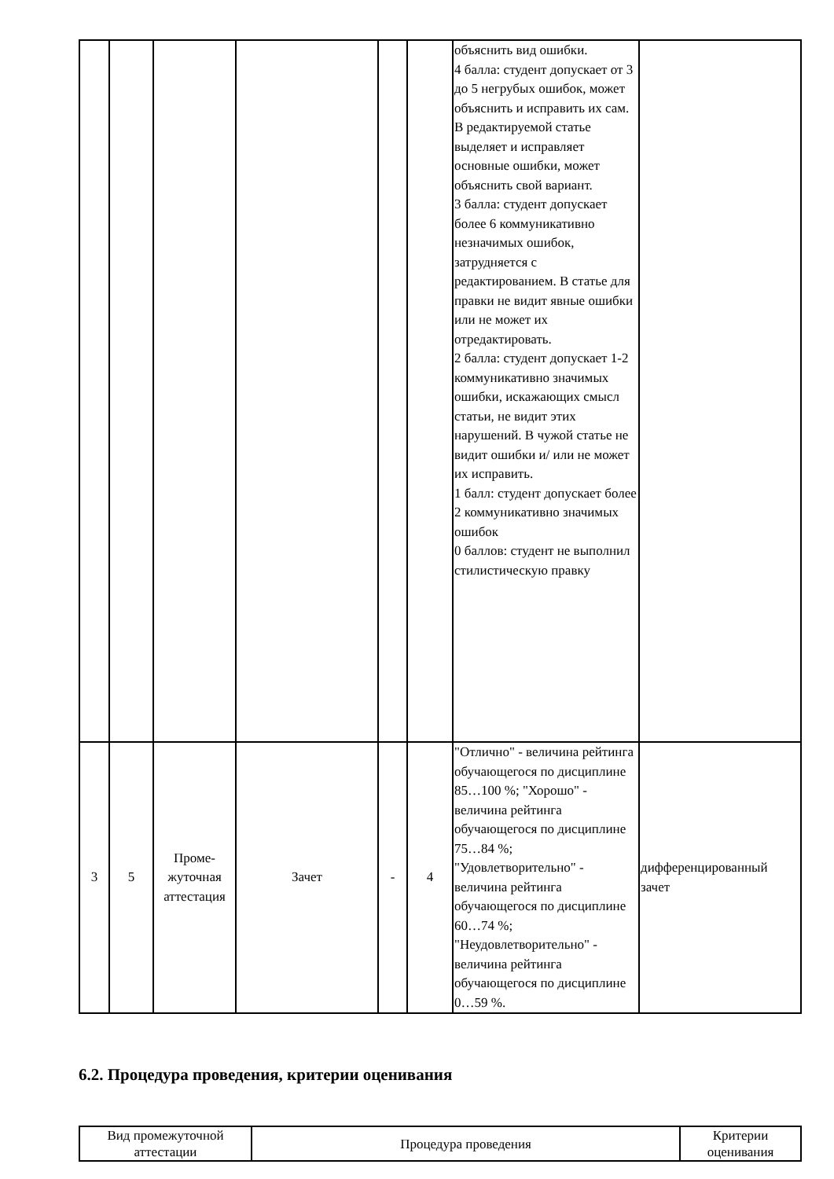| | | | | | | объяснить вид ошибки. 4 балла: студент допускает от 3 до 5 негрубых ошибок, может объяснить и исправить их сам. В редактируемой статье выделяет и исправляет основные ошибки, может объяснить свой вариант. 3 балла: студент допускает более 6 коммуникативно незначимых ошибок, затрудняется с редактированием. В статье для правки не видит явные ошибки или не может их отредактировать. 2 балла: студент допускает 1-2 коммуникативно значимых ошибки, искажающих смысл статьи, не видит этих нарушений. В чужой статье не видит ошибки и/ или не может их исправить. 1 балл: студент допускает более 2 коммуникативно значимых ошибок 0 баллов: студент не выполнил стилистическую правку | |
| 3 | 5 | Проме-жуточная аттестация | Зачет | - | 4 | "Отлично" - величина рейтинга обучающегося по дисциплине 85…100 %; "Хорошо" - величина рейтинга обучающегося по дисциплине 75…84 %; "Удовлетворительно" - величина рейтинга обучающегося по дисциплине 60…74 %; "Неудовлетворительно" - величина рейтинга обучающегося по дисциплине 0…59 %. | дифференцированный зачет |
6.2. Процедура проведения, критерии оценивания
| Вид промежуточной аттестации | Процедура проведения | Критерии оценивания |
| --- | --- | --- |